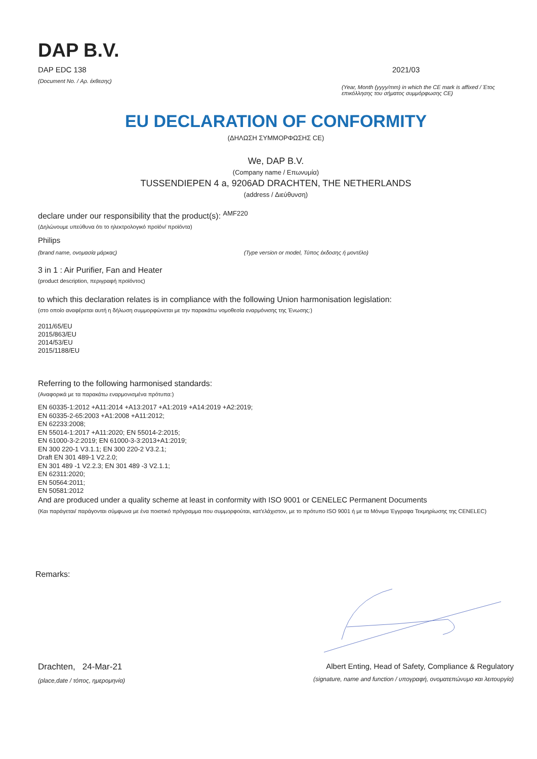DAP B.V.
DAP EDC 138
(Document No. / Αρ. έκθεσης)
2021/03
(Year, Month (yyyy/mm) in which the CE mark is affixed / Έτος επικόλλησης του σήματος συμμόρφωσης CE)
EU DECLARATION OF CONFORMITY
(ΔΗΛΩΣΗ ΣΥΜΜΟΡΦΩΣΗΣ CE)
We, DAP B.V.
(Company name / Επωνυμία)
TUSSENDIEPEN 4 a, 9206AD DRACHTEN, THE NETHERLANDS
(address / Διεύθυνση)
declare under our responsibility that the product(s): <sup>AMF220</sup>
(Δηλώνουμε υπεύθυνα ότι το ηλεκτρολογικό προϊόν/ προϊόντα)
Philips
(brand name, ονομασία μάρκας) (Type version or model, Τύπος έκδοσης ή μοντέλο)
3 in 1 : Air Purifier, Fan and Heater
(product description, περιγραφή προϊόντος)
to which this declaration relates is in compliance with the following Union harmonisation legislation:
(στο οποίο αναφέρεται αυτή η δήλωση συμμορφώνεται με την παρακάτω νομοθεσία εναρμόνισης της Ένωσης:)
2011/65/EU
2015/863/EU
2014/53/EU
2015/1188/EU
Referring to the following harmonised standards:
(Αναφορικά με τα παρακάτω εναρμονισμένα πρότυπα:)
EN 60335-1:2012 +A11:2014 +A13:2017 +A1:2019 +A14:2019 +A2:2019;
EN 60335-2-65:2003 +A1:2008 +A11:2012;
EN 62233:2008;
EN 55014-1:2017 +A11:2020; EN 55014-2:2015;
EN 61000-3-2:2019; EN 61000-3-3:2013+A1:2019;
EN 300 220-1 V3.1.1; EN 300 220-2 V3.2.1;
Draft EN 301 489-1 V2.2.0;
EN 301 489 -1 V2.2.3; EN 301 489 -3 V2.1.1;
EN 62311:2020;
EN 50564:2011;
EN 50581:2012
And are produced under a quality scheme at least in conformity with ISO 9001 or CENELEC Permanent Documents
(Και παράγεται/ παράγονται σύμφωνα με ένα ποιοτικό πρόγραμμα που συμμορφούται, κατ'ελάχιστον, με το πρότυπο ISO 9001 ή με τα Μόνιμα Έγγραφα Τεκμηρίωσης της CENELEC)
Remarks:
Drachten, 24-Mar-21
(place,date / τόπος, ημερομηνία)
Albert Enting, Head of Safety, Compliance & Regulatory
(signature, name and function / υπογραφή, ονοματεπώνυμο και λειτουργία)